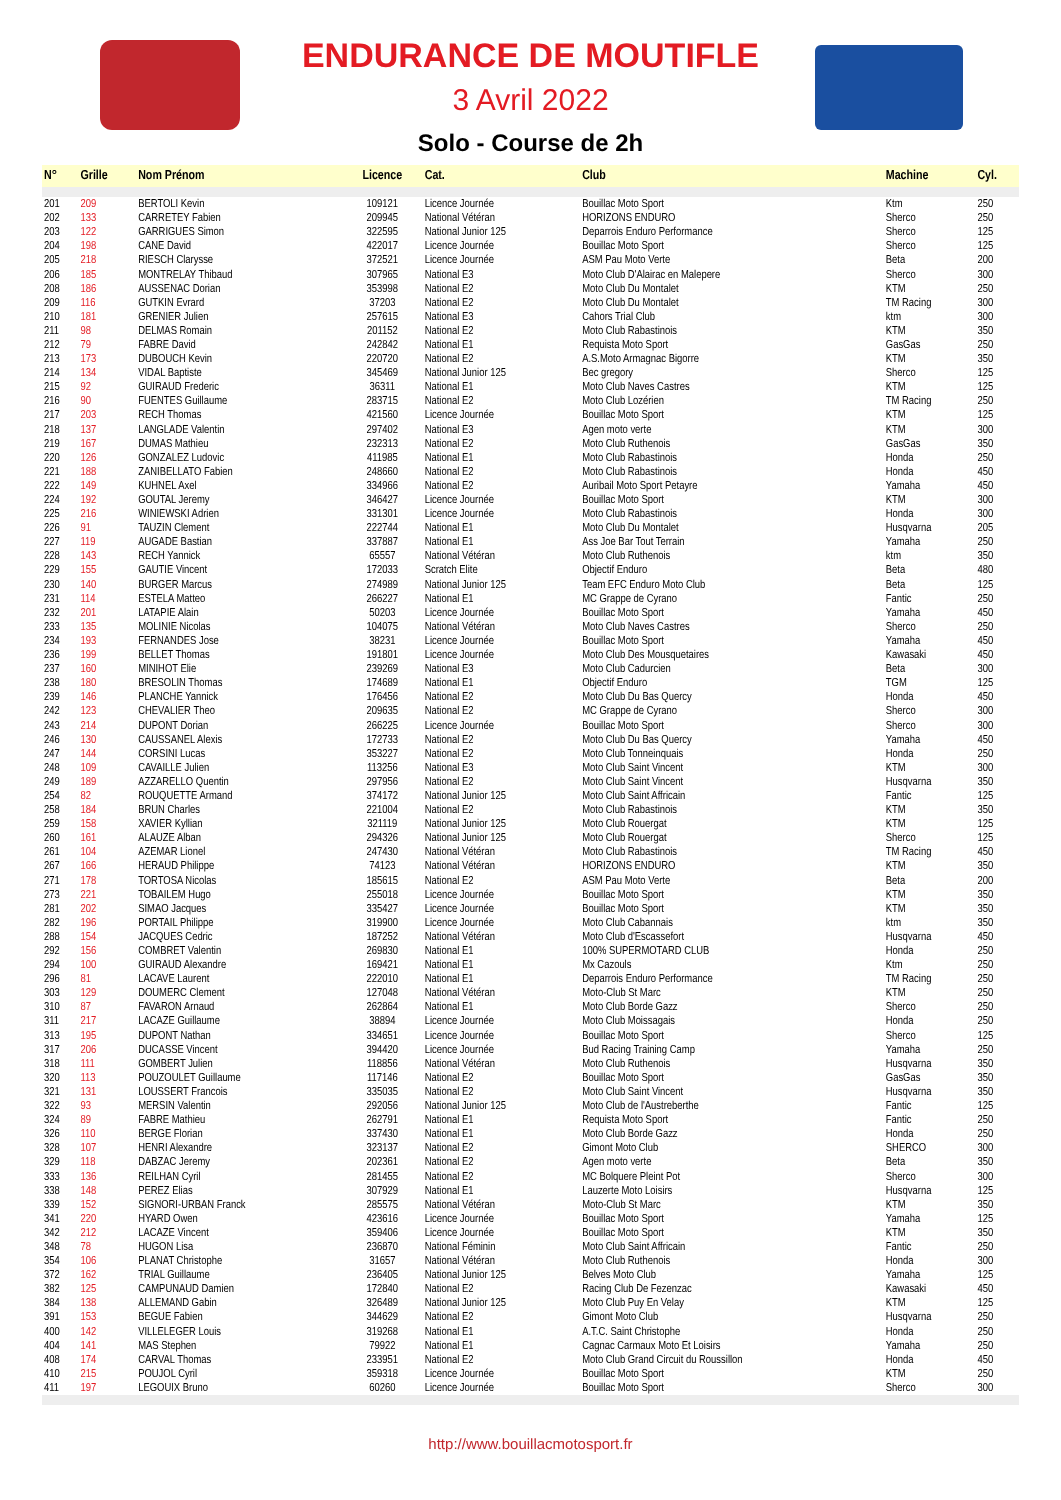ENDURANCE DE MOUTIFLE
3 Avril 2022
Solo - Course de 2h
| N° | Grille | Nom Prénom | Licence | Cat. | Club | Machine | Cyl. |
| --- | --- | --- | --- | --- | --- | --- | --- |
| 201 | 209 | BERTOLI Kevin | 109121 | Licence Journée | Bouillac Moto Sport | Ktm | 250 |
| 202 | 133 | CARRETEY Fabien | 209945 | National Vétéran | HORIZONS ENDURO | Sherco | 250 |
| 203 | 122 | GARRIGUES Simon | 322595 | National Junior 125 | Deparrois Enduro Performance | Sherco | 125 |
| 204 | 198 | CANE David | 422017 | Licence Journée | Bouillac Moto Sport | Sherco | 125 |
| 205 | 218 | RIESCH Clarysse | 372521 | Licence Journée | ASM Pau Moto Verte | Beta | 200 |
| 206 | 185 | MONTRELAY Thibaud | 307965 | National E3 | Moto Club D'Alairac en Malepere | Sherco | 300 |
| 208 | 186 | AUSSENAC Dorian | 353998 | National E2 | Moto Club Du Montalet | KTM | 250 |
| 209 | 116 | GUTKIN Evrard | 37203 | National E2 | Moto Club Du Montalet | TM Racing | 300 |
| 210 | 181 | GRENIER Julien | 257615 | National E3 | Cahors Trial Club | ktm | 300 |
| 211 | 98 | DELMAS Romain | 201152 | National E2 | Moto Club Rabastinois | KTM | 350 |
| 212 | 79 | FABRE David | 242842 | National E1 | Requista Moto Sport | GasGas | 250 |
| 213 | 173 | DUBOUCH Kevin | 220720 | National E2 | A.S.Moto Armagnac Bigorre | KTM | 350 |
| 214 | 134 | VIDAL Baptiste | 345469 | National Junior 125 | Bec gregory | Sherco | 125 |
| 215 | 92 | GUIRAUD Frederic | 36311 | National E1 | Moto Club Naves Castres | KTM | 125 |
| 216 | 90 | FUENTES Guillaume | 283715 | National E2 | Moto Club Lozérien | TM Racing | 250 |
| 217 | 203 | RECH Thomas | 421560 | Licence Journée | Bouillac Moto Sport | KTM | 125 |
| 218 | 137 | LANGLADE Valentin | 297402 | National E3 | Agen moto verte | KTM | 300 |
| 219 | 167 | DUMAS Mathieu | 232313 | National E2 | Moto Club Ruthenois | GasGas | 350 |
| 220 | 126 | GONZALEZ Ludovic | 411985 | National E1 | Moto Club Rabastinois | Honda | 250 |
| 221 | 188 | ZANIBELLATO Fabien | 248660 | National E2 | Moto Club Rabastinois | Honda | 450 |
| 222 | 149 | KUHNEL Axel | 334966 | National E2 | Auribail Moto Sport Petayre | Yamaha | 450 |
| 224 | 192 | GOUTAL Jeremy | 346427 | Licence Journée | Bouillac Moto Sport | KTM | 300 |
| 225 | 216 | WINIEWSKI Adrien | 331301 | Licence Journée | Moto Club Rabastinois | Honda | 300 |
| 226 | 91 | TAUZIN Clement | 222744 | National E1 | Moto Club Du Montalet | Husqvarna | 205 |
| 227 | 119 | AUGADE Bastian | 337887 | National E1 | Ass Joe Bar Tout Terrain | Yamaha | 250 |
| 228 | 143 | RECH Yannick | 65557 | National Vétéran | Moto Club Ruthenois | ktm | 350 |
| 229 | 155 | GAUTIE Vincent | 172033 | Scratch Elite | Objectif Enduro | Beta | 480 |
| 230 | 140 | BURGER Marcus | 274989 | National Junior 125 | Team EFC Enduro Moto Club | Beta | 125 |
| 231 | 114 | ESTELA Matteo | 266227 | National E1 | MC Grappe de Cyrano | Fantic | 250 |
| 232 | 201 | LATAPIE Alain | 50203 | Licence Journée | Bouillac Moto Sport | Yamaha | 450 |
| 233 | 135 | MOLINIE Nicolas | 104075 | National Vétéran | Moto Club Naves Castres | Sherco | 250 |
| 234 | 193 | FERNANDES Jose | 38231 | Licence Journée | Bouillac Moto Sport | Yamaha | 450 |
| 236 | 199 | BELLET Thomas | 191801 | Licence Journée | Moto Club Des Mousquetaires | Kawasaki | 450 |
| 237 | 160 | MINIHOT Elie | 239269 | National E3 | Moto Club Cadurcien | Beta | 300 |
| 238 | 180 | BRESOLIN Thomas | 174689 | National E1 | Objectif Enduro | TGM | 125 |
| 239 | 146 | PLANCHE Yannick | 176456 | National E2 | Moto Club Du Bas Quercy | Honda | 450 |
| 242 | 123 | CHEVALIER Theo | 209635 | National E2 | MC Grappe de Cyrano | Sherco | 300 |
| 243 | 214 | DUPONT Dorian | 266225 | Licence Journée | Bouillac Moto Sport | Sherco | 300 |
| 246 | 130 | CAUSSANEL Alexis | 172733 | National E2 | Moto Club Du Bas Quercy | Yamaha | 450 |
| 247 | 144 | CORSINI Lucas | 353227 | National E2 | Moto Club Tonneinquais | Honda | 250 |
| 248 | 109 | CAVAILLE Julien | 113256 | National E3 | Moto Club Saint Vincent | KTM | 300 |
| 249 | 189 | AZZARELLO Quentin | 297956 | National E2 | Moto Club Saint Vincent | Husqvarna | 350 |
| 254 | 82 | ROUQUETTE Armand | 374172 | National Junior 125 | Moto Club Saint Affricain | Fantic | 125 |
| 258 | 184 | BRUN Charles | 221004 | National E2 | Moto Club Rabastinois | KTM | 350 |
| 259 | 158 | XAVIER Kyllian | 321119 | National Junior 125 | Moto Club Rouergat | KTM | 125 |
| 260 | 161 | ALAUZE Alban | 294326 | National Junior 125 | Moto Club Rouergat | Sherco | 125 |
| 261 | 104 | AZEMAR Lionel | 247430 | National Vétéran | Moto Club Rabastinois | TM Racing | 450 |
| 267 | 166 | HERAUD Philippe | 74123 | National Vétéran | HORIZONS ENDURO | KTM | 350 |
| 271 | 178 | TORTOSA Nicolas | 185615 | National E2 | ASM Pau Moto Verte | Beta | 200 |
| 273 | 221 | TOBAILEM Hugo | 255018 | Licence Journée | Bouillac Moto Sport | KTM | 350 |
| 281 | 202 | SIMAO Jacques | 335427 | Licence Journée | Bouillac Moto Sport | KTM | 350 |
| 282 | 196 | PORTAIL Philippe | 319900 | Licence Journée | Moto Club Cabannais | ktm | 350 |
| 288 | 154 | JACQUES Cedric | 187252 | National Vétéran | Moto Club d'Escassefort | Husqvarna | 450 |
| 292 | 156 | COMBRET Valentin | 269830 | National E1 | 100% SUPERMOTARD CLUB | Honda | 250 |
| 294 | 100 | GUIRAUD Alexandre | 169421 | National E1 | Mx Cazouls | Ktm | 250 |
| 296 | 81 | LACAVE Laurent | 222010 | National E1 | Deparrois Enduro Performance | TM Racing | 250 |
| 303 | 129 | DOUMERC Clement | 127048 | National Vétéran | Moto-Club St Marc | KTM | 250 |
| 310 | 87 | FAVARON Arnaud | 262864 | National E1 | Moto Club Borde Gazz | Sherco | 250 |
| 311 | 217 | LACAZE Guillaume | 38894 | Licence Journée | Moto Club Moissagais | Honda | 250 |
| 313 | 195 | DUPONT Nathan | 334651 | Licence Journée | Bouillac Moto Sport | Sherco | 125 |
| 317 | 206 | DUCASSE Vincent | 394420 | Licence Journée | Bud Racing Training Camp | Yamaha | 250 |
| 318 | 111 | GOMBERT Julien | 118856 | National Vétéran | Moto Club Ruthenois | Husqvarna | 350 |
| 320 | 113 | POUZOULET Guillaume | 117146 | National E2 | Bouillac Moto Sport | GasGas | 350 |
| 321 | 131 | LOUSSERT Francois | 335035 | National E2 | Moto Club Saint Vincent | Husqvarna | 350 |
| 322 | 93 | MERSIN Valentin | 292056 | National Junior 125 | Moto Club de l'Austreberthe | Fantic | 125 |
| 324 | 89 | FABRE Mathieu | 262791 | National E1 | Requista Moto Sport | Fantic | 250 |
| 326 | 110 | BERGE Florian | 337430 | National E1 | Moto Club Borde Gazz | Honda | 250 |
| 328 | 107 | HENRI Alexandre | 323137 | National E2 | Gimont Moto Club | SHERCO | 300 |
| 329 | 118 | DABZAC Jeremy | 202361 | National E2 | Agen moto verte | Beta | 350 |
| 333 | 136 | REILHAN Cyril | 281455 | National E2 | MC Bolquere Pleint Pot | Sherco | 300 |
| 338 | 148 | PEREZ Elias | 307929 | National E1 | Lauzerte Moto Loisirs | Husqvarna | 125 |
| 339 | 152 | SIGNORI-URBAN Franck | 285575 | National Vétéran | Moto-Club St Marc | KTM | 350 |
| 341 | 220 | HYARD Owen | 423616 | Licence Journée | Bouillac Moto Sport | Yamaha | 125 |
| 342 | 212 | LACAZE Vincent | 359406 | Licence Journée | Bouillac Moto Sport | KTM | 350 |
| 348 | 78 | HUGON Lisa | 236870 | National Féminin | Moto Club Saint Affricain | Fantic | 250 |
| 354 | 106 | PLANAT Christophe | 31657 | National Vétéran | Moto Club Ruthenois | Honda | 300 |
| 372 | 162 | TRIAL Guillaume | 236405 | National Junior 125 | Belves Moto Club | Yamaha | 125 |
| 382 | 125 | CAMPUNAUD Damien | 172840 | National E2 | Racing Club De Fezenzac | Kawasaki | 450 |
| 384 | 138 | ALLEMAND Gabin | 326489 | National Junior 125 | Moto Club Puy En Velay | KTM | 125 |
| 391 | 153 | BEGUE Fabien | 344629 | National E2 | Gimont Moto Club | Husqvarna | 250 |
| 400 | 142 | VILLELEGER Louis | 319268 | National E1 | A.T.C. Saint Christophe | Honda | 250 |
| 404 | 141 | MAS Stephen | 79922 | National E1 | Cagnac Carmaux Moto Et Loisirs | Yamaha | 250 |
| 408 | 174 | CARVAL Thomas | 233951 | National E2 | Moto Club Grand Circuit du Roussillon | Honda | 450 |
| 410 | 215 | POUJOL Cyril | 359318 | Licence Journée | Bouillac Moto Sport | KTM | 250 |
| 411 | 197 | LEGOUIX Bruno | 60260 | Licence Journée | Bouillac Moto Sport | Sherco | 300 |
http://www.bouillacmotosport.fr